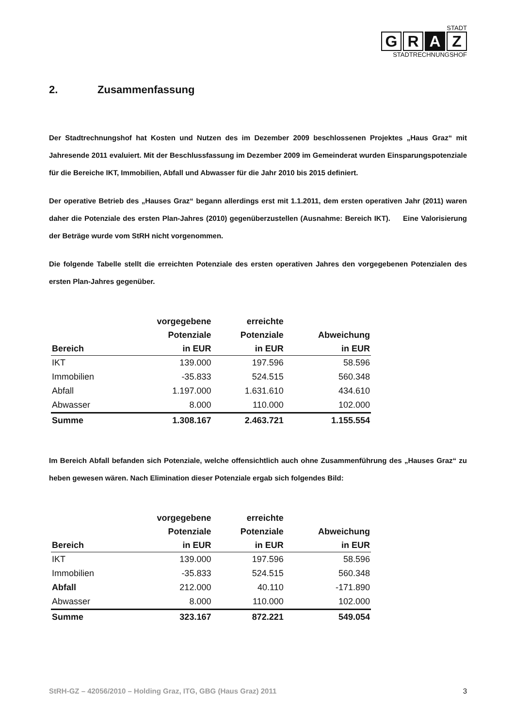STADT
G R A Z
STADTRECHNUNGSHOF
2. Zusammenfassung
Der Stadtrechnungshof hat Kosten und Nutzen des im Dezember 2009 beschlossenen Projektes „Haus Graz“ mit Jahresende 2011 evaluiert. Mit der Beschlussfassung im Dezember 2009 im Gemeinderat wurden Einsparungspotenziale für die Bereiche IKT, Immobilien, Abfall und Abwasser für die Jahr 2010 bis 2015 definiert.
Der operative Betrieb des „Hauses Graz“ begann allerdings erst mit 1.1.2011, dem ersten operativen Jahr (2011) waren daher die Potenziale des ersten Plan-Jahres (2010) gegenüberzustellen (Ausnahme: Bereich IKT). Eine Valorisierung der Beträge wurde vom StRH nicht vorgenommen.
Die folgende Tabelle stellt die erreichten Potenziale des ersten operativen Jahres den vorgegebenen Potenzialen des ersten Plan-Jahres gegenüber.
| Bereich | vorgegebene Potenziale in EUR | erreichte Potenziale in EUR | Abweichung in EUR |
| --- | --- | --- | --- |
| IKT | 139.000 | 197.596 | 58.596 |
| Immobilien | -35.833 | 524.515 | 560.348 |
| Abfall | 1.197.000 | 1.631.610 | 434.610 |
| Abwasser | 8.000 | 110.000 | 102.000 |
| Summe | 1.308.167 | 2.463.721 | 1.155.554 |
Im Bereich Abfall befanden sich Potenziale, welche offensichtlich auch ohne Zusammenführung des „Hauses Graz“ zu heben gewesen wären. Nach Elimination dieser Potenziale ergab sich folgendes Bild:
| Bereich | vorgegebene Potenziale in EUR | erreichte Potenziale in EUR | Abweichung in EUR |
| --- | --- | --- | --- |
| IKT | 139.000 | 197.596 | 58.596 |
| Immobilien | -35.833 | 524.515 | 560.348 |
| Abfall | 212.000 | 40.110 | -171.890 |
| Abwasser | 8.000 | 110.000 | 102.000 |
| Summe | 323.167 | 872.221 | 549.054 |
StRH-GZ – 42056/2010 – Holding Graz, ITG, GBG (Haus Graz) 2011 3